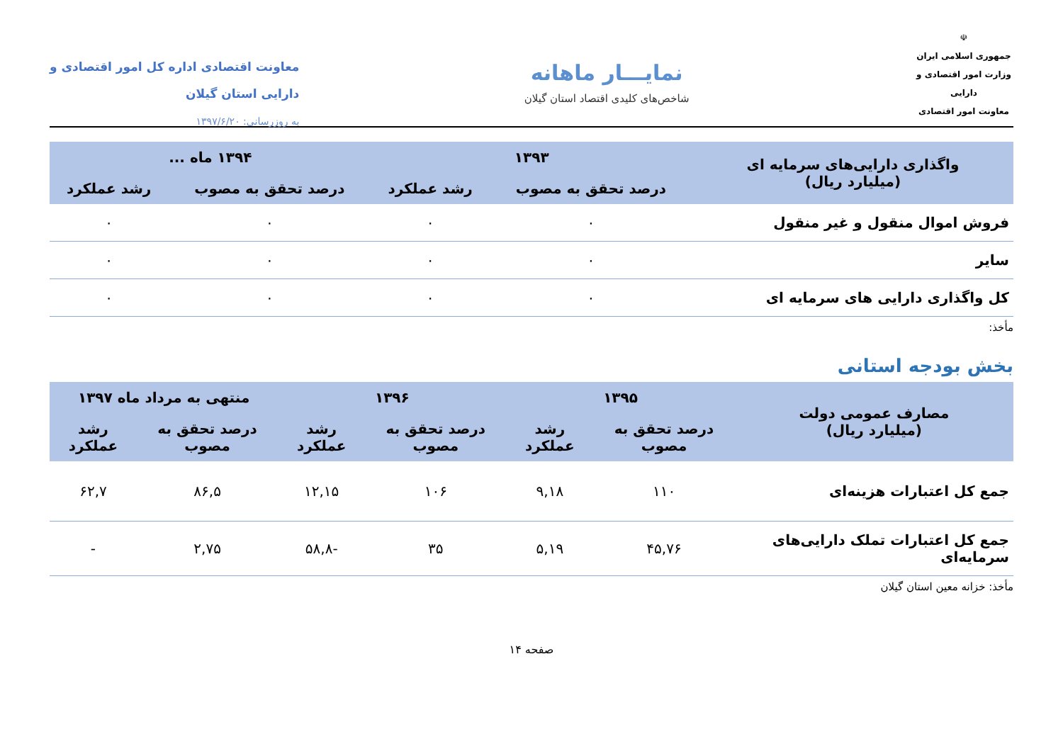☫
جمهوری اسلامی ایران
وزارت امور اقتصادی و دارایی
معاونت امور اقتصادی
نمایـــار ماهانه
شاخص‌های کلیدی اقتصاد استان گیلان
معاونت اقتصادی اداره کل امور اقتصادی و
دارایی استان گیلان
به روزرسانی: ۱۳۹۷/۶/۲۰
| واگذاری دارایی‌های سرمایه ای (میلیارد ریال) | ۱۳۹۳ | | ۱۳۹۴ ماه ... | |
| --- | --- | --- | --- | --- |
| | درصد تحقق به مصوب | رشد عملکرد | درصد تحقق به مصوب | رشد عملکرد |
| فروش اموال منقول و غیر منقول | ۰ | ۰ | ۰ | ۰ |
| سایر | ۰ | ۰ | ۰ | ۰ |
| کل واگذاری دارایی های سرمایه ای | ۰ | ۰ | ۰ | ۰ |
مأخذ:
بخش بودجه استانی
| مصارف عمومی دولت (میلیارد ریال) | ۱۳۹۵ | | ۱۳۹۶ | | منتهی به مرداد ماه ۱۳۹۷ | |
| --- | --- | --- | --- | --- | --- | --- |
| | درصد تحقق به مصوب | رشد عملکرد | درصد تحقق به مصوب | رشد عملکرد | درصد تحقق به مصوب | رشد عملکرد |
| جمع کل اعتبارات هزینه‌ای | ۱۱۰ | ۹,۱۸ | ۱۰۶ | ۱۲,۱۵ | ۸۶,۵ | ۶۲,۷ |
| جمع کل اعتبارات تملک دارایی‌های سرمایه‌ای | ۴۵,۷۶ | ۵,۱۹ | ۳۵ | -۵۸,۸ | ۲,۷۵ | - |
مأخذ: خزانه معین استان گیلان
صفحه ۱۴